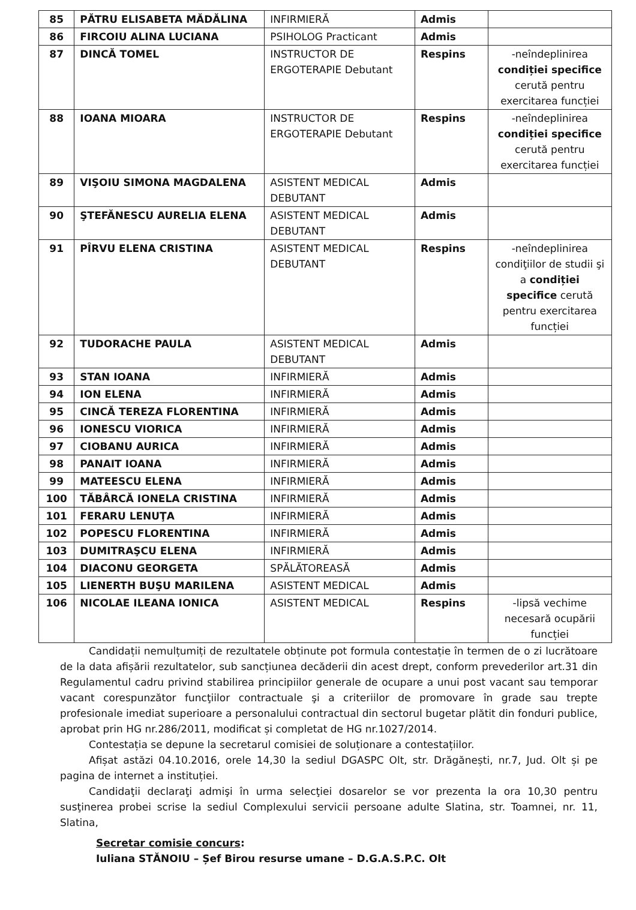| 85 | PĂTRU ELISABETA MĂDĂLINA | INFIRMIERĂ | Admis | |
| 86 | FIRCOIU ALINA LUCIANA | PSIHOLOG Practicant | Admis | |
| 87 | DINCĂ TOMEL | INSTRUCTOR DE ERGOTERAPIE Debutant | Respins | -neîndeplinirea condiției specifice cerută pentru exercitarea funcției |
| 88 | IOANA MIOARA | INSTRUCTOR DE ERGOTERAPIE Debutant | Respins | -neîndeplinirea condiției specifice cerută pentru exercitarea funcției |
| 89 | VIŞOIU SIMONA MAGDALENA | ASISTENT MEDICAL DEBUTANT | Admis | |
| 90 | ŞTEFĂNESCU AURELIA ELENA | ASISTENT MEDICAL DEBUTANT | Admis | |
| 91 | PÎRVU ELENA CRISTINA | ASISTENT MEDICAL DEBUTANT | Respins | -neîndeplinirea condiţiilor de studii şi a condiției specifice cerută pentru exercitarea funcției |
| 92 | TUDORACHE PAULA | ASISTENT MEDICAL DEBUTANT | Admis | |
| 93 | STAN IOANA | INFIRMIERĂ | Admis | |
| 94 | ION ELENA | INFIRMIERĂ | Admis | |
| 95 | CINCĂ TEREZA FLORENTINA | INFIRMIERĂ | Admis | |
| 96 | IONESCU VIORICA | INFIRMIERĂ | Admis | |
| 97 | CIOBANU AURICA | INFIRMIERĂ | Admis | |
| 98 | PANAIT IOANA | INFIRMIERĂ | Admis | |
| 99 | MATEESCU ELENA | INFIRMIERĂ | Admis | |
| 100 | TĂBÂRCĂ IONELA CRISTINA | INFIRMIERĂ | Admis | |
| 101 | FERARU LENUŢA | INFIRMIERĂ | Admis | |
| 102 | POPESCU FLORENTINA | INFIRMIERĂ | Admis | |
| 103 | DUMITRAŞCU ELENA | INFIRMIERĂ | Admis | |
| 104 | DIACONU GEORGETA | SPĂLĂTOREASĂ | Admis | |
| 105 | LIENERTH BUŞU MARILENA | ASISTENT MEDICAL | Admis | |
| 106 | NICOLAE ILEANA IONICA | ASISTENT MEDICAL | Respins | -lipsă vechime necesară ocupării funcției |
Candidații nemulțumiți de rezultatele obținute pot formula contestație în termen de o zi lucrătoare de la data afișării rezultatelor, sub sancțiunea decăderii din acest drept, conform prevederilor art.31 din Regulamentul cadru privind stabilirea principiilor generale de ocupare a unui post vacant sau temporar vacant corespunzător funcţiilor contractuale şi a criteriilor de promovare în grade sau trepte profesionale imediat superioare a personalului contractual din sectorul bugetar plătit din fonduri publice, aprobat prin HG nr.286/2011, modificat și completat de HG nr.1027/2014.
Contestația se depune la secretarul comisiei de soluționare a contestațiilor.
Afișat astăzi 04.10.2016, orele 14,30 la sediul DGASPC Olt, str. Drăgănești, nr.7, Jud. Olt și pe pagina de internet a instituției.
Candidaţii declaraţi admişi în urma selecţiei dosarelor se vor prezenta la ora 10,30 pentru susţinerea probei scrise la sediul Complexului servicii persoane adulte Slatina, str. Toamnei, nr. 11, Slatina,
Secretar comisie concurs:
Iuliana STĂNOIU – Șef Birou resurse umane – D.G.A.S.P.C. Olt